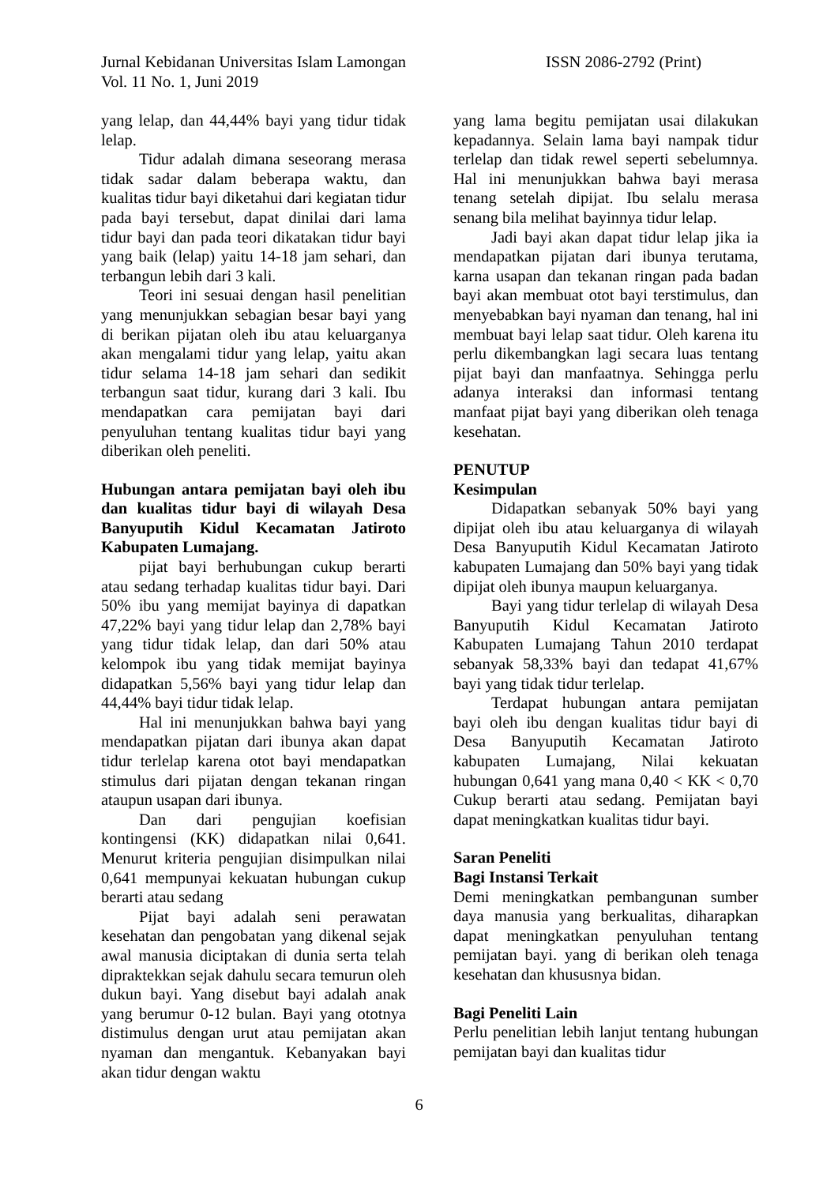ISSN 2086-2792 (Print) Jurnal Kebidanan Universitas Islam Lamongan
Vol. 11 No. 1, Juni 2019
yang lelap, dan 44,44% bayi yang tidur tidak lelap.
Tidur adalah dimana seseorang merasa tidak sadar dalam beberapa waktu, dan kualitas tidur bayi diketahui dari kegiatan tidur pada bayi tersebut, dapat dinilai dari lama tidur bayi dan pada teori dikatakan tidur bayi yang baik (lelap) yaitu 14-18 jam sehari, dan terbangun lebih dari 3 kali.
Teori ini sesuai dengan hasil penelitian yang menunjukkan sebagian besar bayi yang di berikan pijatan oleh ibu atau keluarganya akan mengalami tidur yang lelap, yaitu akan tidur selama 14-18 jam sehari dan sedikit terbangun saat tidur, kurang dari 3 kali. Ibu mendapatkan cara pemijatan bayi dari penyuluhan tentang kualitas tidur bayi yang diberikan oleh peneliti.
Hubungan antara pemijatan bayi oleh ibu dan kualitas tidur bayi di wilayah Desa Banyuputih Kidul Kecamatan Jatiroto Kabupaten Lumajang.
pijat bayi berhubungan cukup berarti atau sedang terhadap kualitas tidur bayi. Dari 50% ibu yang memijat bayinya di dapatkan 47,22% bayi yang tidur lelap dan 2,78% bayi yang tidur tidak lelap, dan dari 50% atau kelompok ibu yang tidak memijat bayinya didapatkan 5,56% bayi yang tidur lelap dan 44,44% bayi tidur tidak lelap.
Hal ini menunjukkan bahwa bayi yang mendapatkan pijatan dari ibunya akan dapat tidur terlelap karena otot bayi mendapatkan stimulus dari pijatan dengan tekanan ringan ataupun usapan dari ibunya.
Dan dari pengujian koefisian kontingensi (KK) didapatkan nilai 0,641. Menurut kriteria pengujian disimpulkan nilai 0,641 mempunyai kekuatan hubungan cukup berarti atau sedang
Pijat bayi adalah seni perawatan kesehatan dan pengobatan yang dikenal sejak awal manusia diciptakan di dunia serta telah dipraktekkan sejak dahulu secara temurun oleh dukun bayi. Yang disebut bayi adalah anak yang berumur 0-12 bulan. Bayi yang ototnya distimulus dengan urut atau pemijatan akan nyaman dan mengantuk. Kebanyakan bayi akan tidur dengan waktu
yang lama begitu pemijatan usai dilakukan kepadannya. Selain lama bayi nampak tidur terlelap dan tidak rewel seperti sebelumnya. Hal ini menunjukkan bahwa bayi merasa tenang setelah dipijat. Ibu selalu merasa senang bila melihat bayinnya tidur lelap.
Jadi bayi akan dapat tidur lelap jika ia mendapatkan pijatan dari ibunya terutama, karna usapan dan tekanan ringan pada badan bayi akan membuat otot bayi terstimulus, dan menyebabkan bayi nyaman dan tenang, hal ini membuat bayi lelap saat tidur. Oleh karena itu perlu dikembangkan lagi secara luas tentang pijat bayi dan manfaatnya. Sehingga perlu adanya interaksi dan informasi tentang manfaat pijat bayi yang diberikan oleh tenaga kesehatan.
PENUTUP
Kesimpulan
Didapatkan sebanyak 50% bayi yang dipijat oleh ibu atau keluarganya di wilayah Desa Banyuputih Kidul Kecamatan Jatiroto kabupaten Lumajang dan 50% bayi yang tidak dipijat oleh ibunya maupun keluarganya.
Bayi yang tidur terlelap di wilayah Desa Banyuputih Kidul Kecamatan Jatiroto Kabupaten Lumajang Tahun 2010 terdapat sebanyak 58,33% bayi dan tedapat 41,67% bayi yang tidak tidur terlelap.
Terdapat hubungan antara pemijatan bayi oleh ibu dengan kualitas tidur bayi di Desa Banyuputih Kecamatan Jatiroto kabupaten Lumajang, Nilai kekuatan hubungan 0,641 yang mana 0,40 < KK < 0,70 Cukup berarti atau sedang. Pemijatan bayi dapat meningkatkan kualitas tidur bayi.
Saran Peneliti
Bagi Instansi Terkait
Demi meningkatkan pembangunan sumber daya manusia yang berkualitas, diharapkan dapat meningkatkan penyuluhan tentang pemijatan bayi. yang di berikan oleh tenaga kesehatan dan khususnya bidan.
Bagi Peneliti Lain
Perlu penelitian lebih lanjut tentang hubungan pemijatan bayi dan kualitas tidur
6